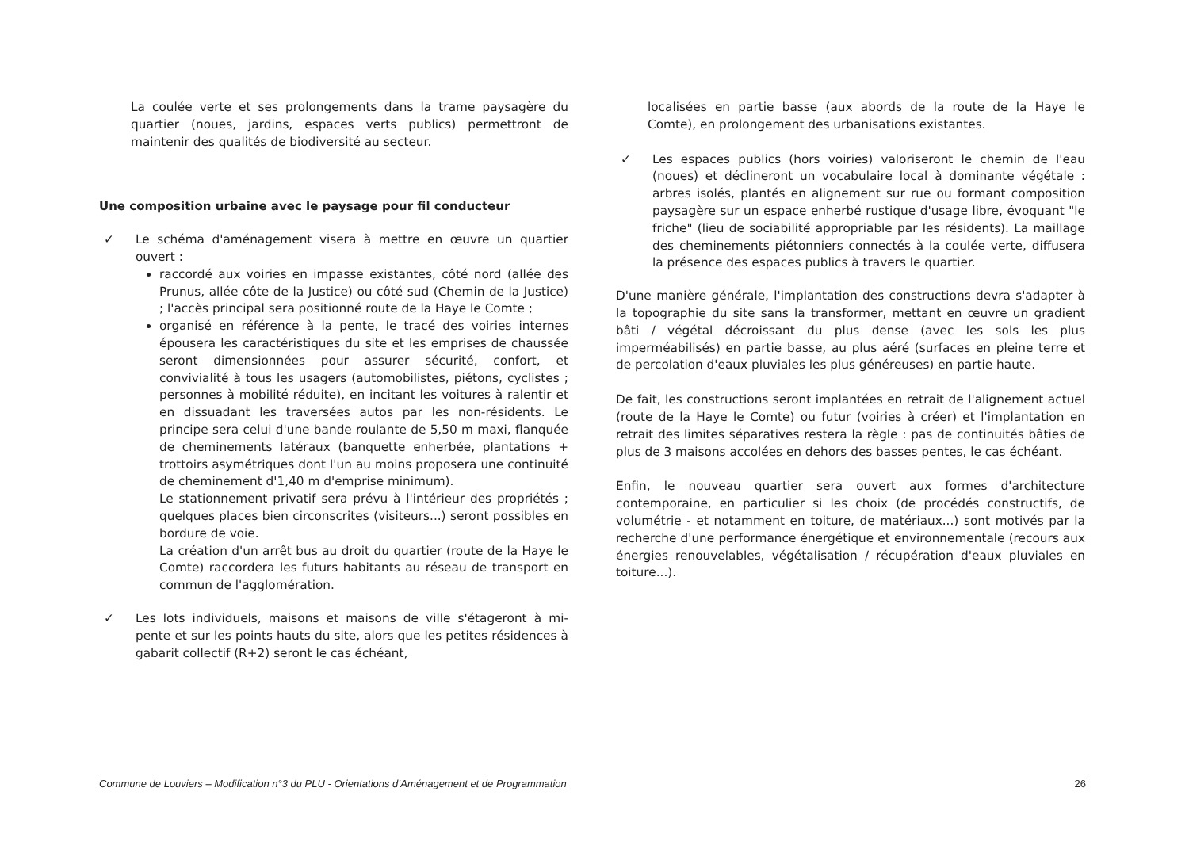La coulée verte et ses prolongements dans la trame paysagère du quartier (noues, jardins, espaces verts publics) permettront de maintenir des qualités de biodiversité au secteur.
Une composition urbaine avec le paysage pour fil conducteur
✓ Le schéma d'aménagement visera à mettre en œuvre un quartier ouvert :
raccordé aux voiries en impasse existantes, côté nord (allée des Prunus, allée côte de la Justice) ou côté sud (Chemin de la Justice) ; l'accès principal sera positionné route de la Haye le Comte ;
organisé en référence à la pente, le tracé des voiries internes épousera les caractéristiques du site et les emprises de chaussée seront dimensionnées pour assurer sécurité, confort, et convivialité à tous les usagers (automobilistes, piétons, cyclistes ; personnes à mobilité réduite), en incitant les voitures à ralentir et en dissuadant les traversées autos par les non-résidents. Le principe sera celui d'une bande roulante de 5,50 m maxi, flanquée de cheminements latéraux (banquette enherbée, plantations + trottoirs asymétriques dont l'un au moins proposera une continuité de cheminement d'1,40 m d'emprise minimum).
Le stationnement privatif sera prévu à l'intérieur des propriétés ; quelques places bien circonscrites (visiteurs...) seront possibles en bordure de voie.
La création d'un arrêt bus au droit du quartier (route de la Haye le Comte) raccordera les futurs habitants au réseau de transport en commun de l'agglomération.
✓ Les lots individuels, maisons et maisons de ville s'étageront à mi-pente et sur les points hauts du site, alors que les petites résidences à gabarit collectif (R+2) seront le cas échéant,
localisées en partie basse (aux abords de la route de la Haye le Comte), en prolongement des urbanisations existantes.
✓ Les espaces publics (hors voiries) valoriseront le chemin de l'eau (noues) et déclineront un vocabulaire local à dominante végétale : arbres isolés, plantés en alignement sur rue ou formant composition paysagère sur un espace enherbé rustique d'usage libre, évoquant "le friche" (lieu de sociabilité appropriable par les résidents). La maillage des cheminements piétonniers connectés à la coulée verte, diffusera la présence des espaces publics à travers le quartier.
D'une manière générale, l'implantation des constructions devra s'adapter à la topographie du site sans la transformer, mettant en œuvre un gradient bâti / végétal décroissant du plus dense (avec les sols les plus imperméabilisés) en partie basse, au plus aéré (surfaces en pleine terre et de percolation d'eaux pluviales les plus généreuses) en partie haute.
De fait, les constructions seront implantées en retrait de l'alignement actuel (route de la Haye le Comte) ou futur (voiries à créer) et l'implantation en retrait des limites séparatives restera la règle : pas de continuités bâties de plus de 3 maisons accolées en dehors des basses pentes, le cas échéant.
Enfin, le nouveau quartier sera ouvert aux formes d'architecture contemporaine, en particulier si les choix (de procédés constructifs, de volumétrie - et notamment en toiture, de matériaux...) sont motivés par la recherche d'une performance énergétique et environnementale (recours aux énergies renouvelables, végétalisation / récupération d'eaux pluviales en toiture...).
Commune de Louviers – Modification n°3 du PLU - Orientations d’Aménagement et de Programmation 26